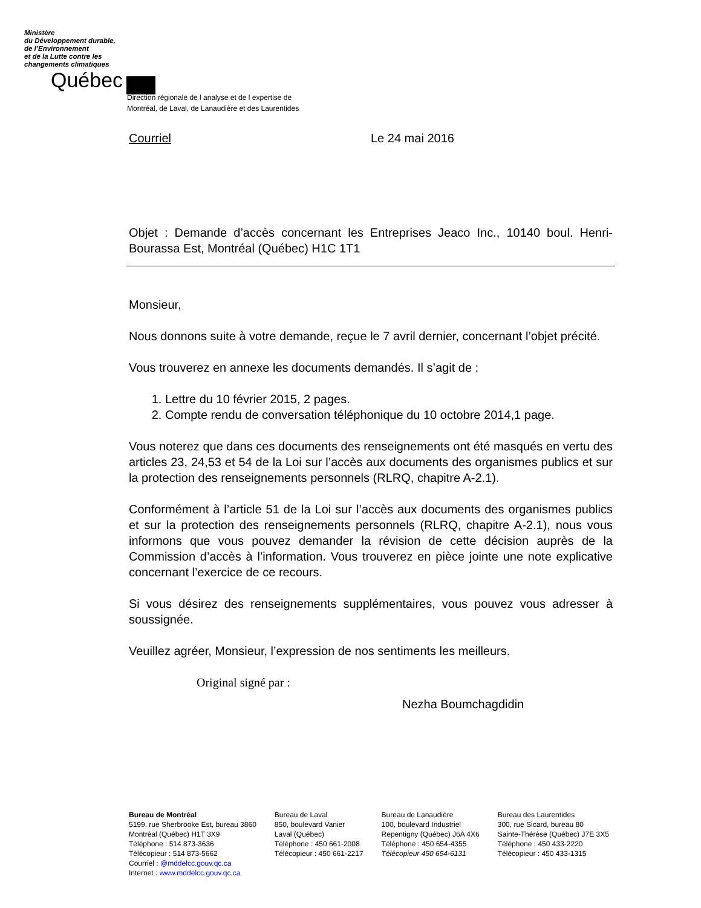Ministère
du Développement durable,
de l’Environnement
et de la Lutte contre les
changements climatiques
Québec
Direction régionale de l analyse et de l expertise de
Montréal, de Laval, de Lanaudière et des Laurentides
Courriel Le 24 mai 2016
Objet : Demande d’accès concernant les Entreprises Jeaco Inc., 10140 boul. Henri-Bourassa Est, Montréal (Québec) H1C 1T1
Monsieur,
Nous donnons suite à votre demande, reçue le 7 avril dernier, concernant l’objet précité.
Vous trouverez en annexe les documents demandés. Il s’agit de :
1. Lettre du 10 février 2015, 2 pages.
2. Compte rendu de conversation téléphonique du 10 octobre 2014,1 page.
Vous noterez que dans ces documents des renseignements ont été masqués en vertu des articles 23, 24,53 et 54 de la Loi sur l’accès aux documents des organismes publics et sur la protection des renseignements personnels (RLRQ, chapitre A-2.1).
Conformément à l’article 51 de la Loi sur l’accès aux documents des organismes publics et sur la protection des renseignements personnels (RLRQ, chapitre A-2.1), nous vous informons que vous pouvez demander la révision de cette décision auprès de la Commission d’accès à l’information. Vous trouverez en pièce jointe une note explicative concernant l’exercice de ce recours.
Si vous désirez des renseignements supplémentaires, vous pouvez vous adresser à soussignée.
Veuillez agréer, Monsieur, l’expression de nos sentiments les meilleurs.
Original signé par :
Nezha Boumchagdidin
Bureau de Montréal
5199, rue Sherbrooke Est, bureau 3860
Montréal (Québec) H1T 3X9
Téléphone : 514 873-3636
Télécopieur : 514 873-5662
Courriel : @mddelcc.gouv.qc.ca
Internet : www.mddelcc.gouv.qc.ca
Bureau de Laval
850, boulevard Vanier
Laval (Québec)
Téléphone : 450 661-2008
Télécopieur : 450 661-2217
Bureau de Lanaudière
100, boulevard Industriel
Repentigny (Québec) J6A 4X6
Téléphone : 450 654-4355
Télécopieur 450 654-6131
Bureau des Laurentides
300, rue Sicard, bureau 80
Sainte-Thérèse (Québec) J7E 3X5
Téléphone : 450 433-2220
Télécopieur : 450 433-1315